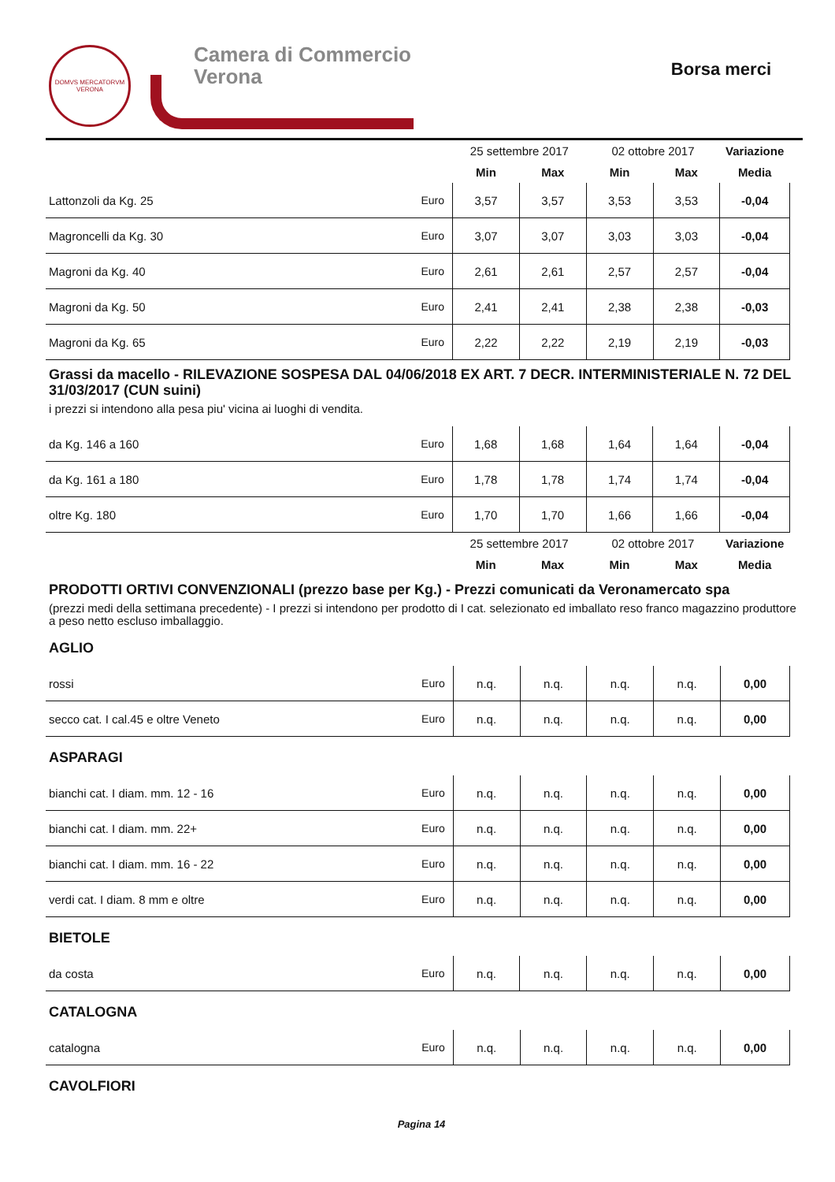DOMVS MERCATORVM
VERONA
Camera di Commercio
Verona
Borsa merci
| | | 25 settembre 2017 | | 02 ottobre 2017 | | Variazione |
| --- | --- | --- | --- | --- | --- | --- |
| | | Min | Max | Min | Max | Media |
| Lattonzoli da Kg. 25 | Euro | 3,57 | 3,57 | 3,53 | 3,53 | -0,04 |
| Magroncelli da Kg. 30 | Euro | 3,07 | 3,07 | 3,03 | 3,03 | -0,04 |
| Magroni da Kg. 40 | Euro | 2,61 | 2,61 | 2,57 | 2,57 | -0,04 |
| Magroni da Kg. 50 | Euro | 2,41 | 2,41 | 2,38 | 2,38 | -0,03 |
| Magroni da Kg. 65 | Euro | 2,22 | 2,22 | 2,19 | 2,19 | -0,03 |
Grassi da macello - RILEVAZIONE SOSPESA DAL 04/06/2018 EX ART. 7 DECR. INTERMINISTERIALE N. 72 DEL 31/03/2017 (CUN suini)
i prezzi si intendono alla pesa piu' vicina ai luoghi di vendita.
| da Kg. 146 a 160 | Euro | 1,68 | 1,68 | 1,64 | 1,64 | -0,04 |
| da Kg. 161 a 180 | Euro | 1,78 | 1,78 | 1,74 | 1,74 | -0,04 |
| oltre Kg. 180 | Euro | 1,70 | 1,70 | 1,66 | 1,66 | -0,04 |
| | | 25 settembre 2017 | | 02 ottobre 2017 | | Variazione |
| | | Min | Max | Min | Max | Media |
PRODOTTI ORTIVI CONVENZIONALI (prezzo base per Kg.) - Prezzi comunicati da Veronamercato spa
(prezzi medi della settimana precedente) - I prezzi si intendono per prodotto di I cat. selezionato ed imballato reso franco magazzino produttore a peso netto escluso imballaggio.
AGLIO
| rossi | Euro | n.q. | n.q. | n.q. | n.q. | 0,00 |
| secco cat. I cal.45 e oltre Veneto | Euro | n.q. | n.q. | n.q. | n.q. | 0,00 |
ASPARAGI
| bianchi cat. I diam. mm. 12 - 16 | Euro | n.q. | n.q. | n.q. | n.q. | 0,00 |
| bianchi cat. I diam. mm. 22+ | Euro | n.q. | n.q. | n.q. | n.q. | 0,00 |
| bianchi cat. I diam. mm. 16 - 22 | Euro | n.q. | n.q. | n.q. | n.q. | 0,00 |
| verdi cat. I diam. 8 mm e oltre | Euro | n.q. | n.q. | n.q. | n.q. | 0,00 |
BIETOLE
| da costa | Euro | n.q. | n.q. | n.q. | n.q. | 0,00 |
CATALOGNA
| catalogna | Euro | n.q. | n.q. | n.q. | n.q. | 0,00 |
CAVOLFIORI
Pagina 14